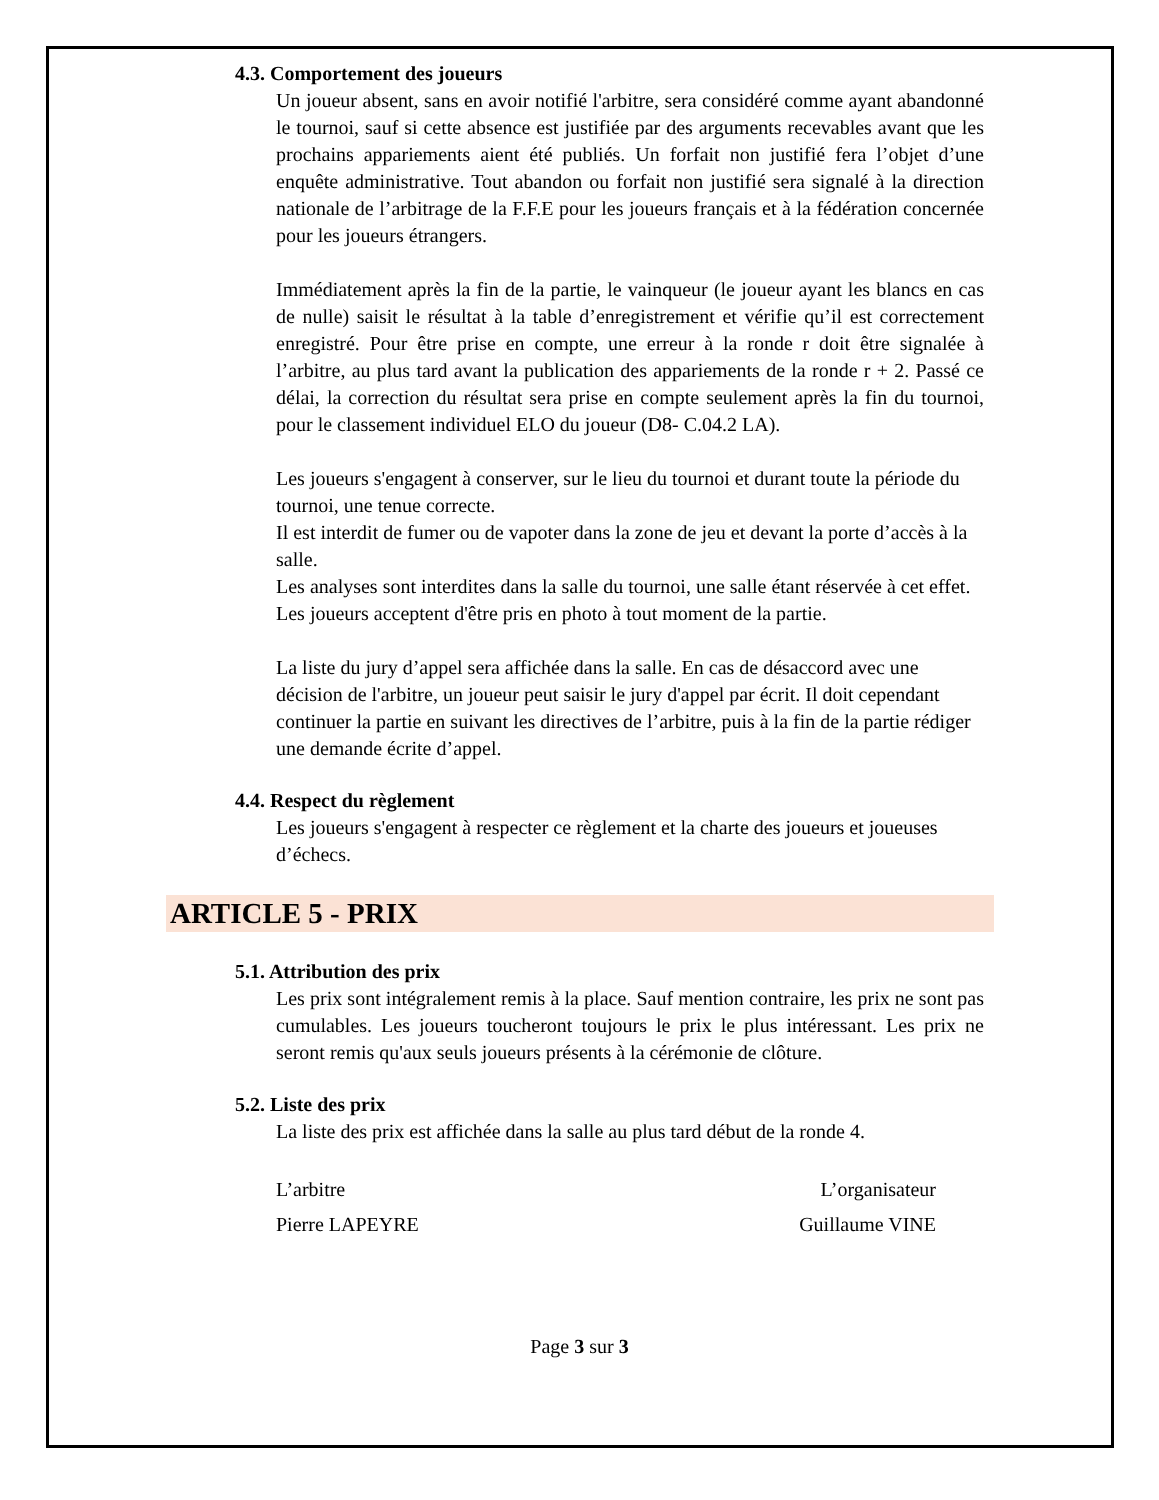4.3. Comportement des joueurs
Un joueur absent, sans en avoir notifié l'arbitre, sera considéré comme ayant abandonné le tournoi, sauf si cette absence est justifiée par des arguments recevables avant que les prochains appariements aient été publiés. Un forfait non justifié fera l’objet d’une enquête administrative. Tout abandon ou forfait non justifié sera signalé à la direction nationale de l’arbitrage de la F.F.E pour les joueurs français et à la fédération concernée pour les joueurs étrangers.
Immédiatement après la fin de la partie, le vainqueur (le joueur ayant les blancs en cas de nulle) saisit le résultat à la table d’enregistrement et vérifie qu’il est correctement enregistré. Pour être prise en compte, une erreur à la ronde r doit être signalée à l’arbitre, au plus tard avant la publication des appariements de la ronde r + 2. Passé ce délai, la correction du résultat sera prise en compte seulement après la fin du tournoi, pour le classement individuel ELO du joueur (D8- C.04.2 LA).
Les joueurs s'engagent à conserver, sur le lieu du tournoi et durant toute la période du tournoi, une tenue correcte.
Il est interdit de fumer ou de vapoter dans la zone de jeu et devant la porte d’accès à la salle.
Les analyses sont interdites dans la salle du tournoi, une salle étant réservée à cet effet. Les joueurs acceptent d'être pris en photo à tout moment de la partie.
La liste du jury d’appel sera affichée dans la salle. En cas de désaccord avec une décision de l'arbitre, un joueur peut saisir le jury d'appel par écrit. Il doit cependant continuer la partie en suivant les directives de l’arbitre, puis à la fin de la partie rédiger une demande écrite d’appel.
4.4. Respect du règlement
Les joueurs s'engagent à respecter ce règlement et la charte des joueurs et joueuses d’échecs.
ARTICLE 5 - PRIX
5.1. Attribution des prix
Les prix sont intégralement remis à la place. Sauf mention contraire, les prix ne sont pas cumulables. Les joueurs toucheront toujours le prix le plus intéressant. Les prix ne seront remis qu'aux seuls joueurs présents à la cérémonie de clôture.
5.2. Liste des prix
La liste des prix est affichée dans la salle au plus tard début de la ronde 4.
L’arbitre L’organisateur
Pierre LAPEYRE Guillaume VINE
Page 3 sur 3